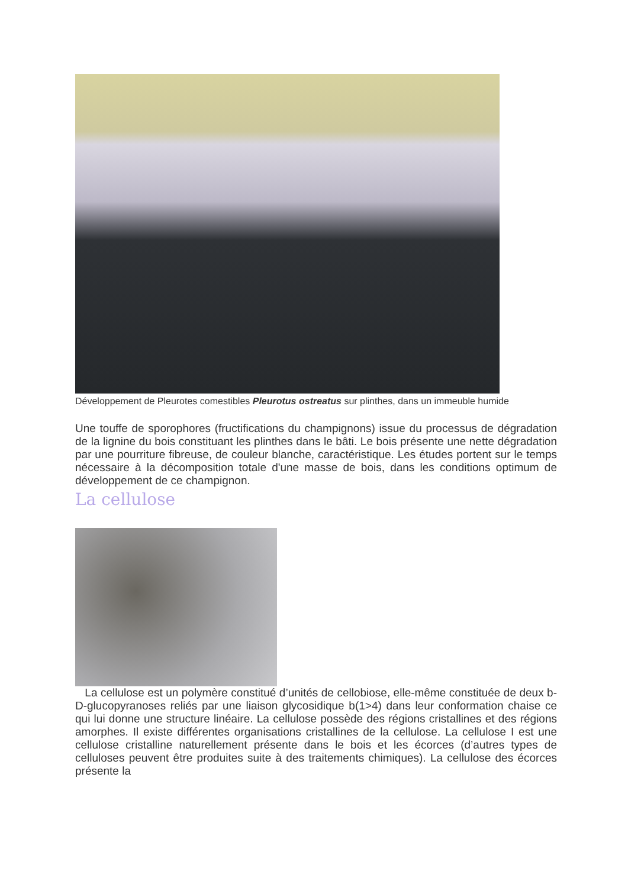Développement de Pleurotes comestibles Pleurotus ostreatus sur plinthes, dans un immeuble humide
Une touffe de sporophores (fructifications du champignons) issue du processus de dégradation de la lignine du bois constituant les plinthes dans le bâti. Le bois présente une nette dégradation par une pourriture fibreuse, de couleur blanche, caractéristique. Les études portent sur le temps nécessaire à la décomposition totale d'une masse de bois, dans les conditions optimum de développement de ce champignon.
La cellulose
La cellulose est un polymère constitué d’unités de cellobiose, elle-même constituée de deux b-D-glucopyranoses reliés par une liaison glycosidique b(1>4) dans leur conformation chaise ce qui lui donne une structure linéaire. La cellulose possède des régions cristallines et des régions amorphes. Il existe différentes organisations cristallines de la cellulose. La cellulose I est une cellulose cristalline naturellement présente dans le bois et les écorces (d’autres types de celluloses peuvent être produites suite à des traitements chimiques). La cellulose des écorces présente la